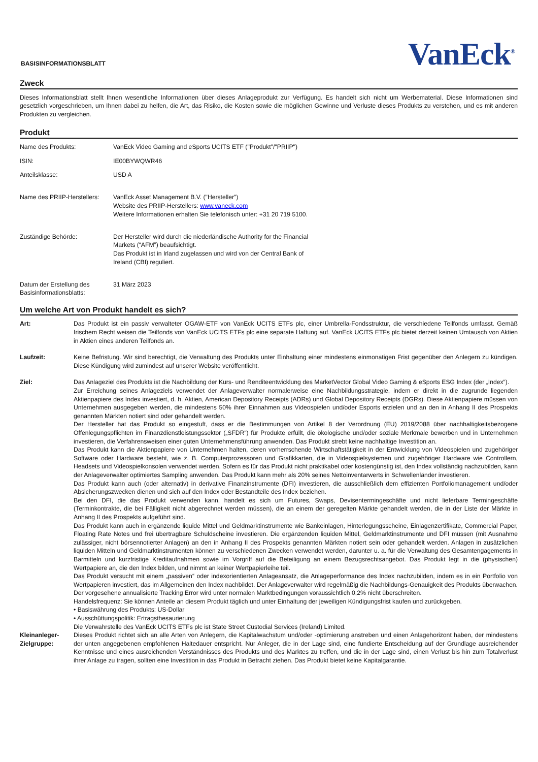BASISINFORMATIONSBLATT
VanEck<sup>®</sup>
Zweck
Dieses Informationsblatt stellt Ihnen wesentliche Informationen über dieses Anlageprodukt zur Verfügung. Es handelt sich nicht um Werbematerial. Diese Informationen sind gesetzlich vorgeschrieben, um Ihnen dabei zu helfen, die Art, das Risiko, die Kosten sowie die möglichen Gewinne und Verluste dieses Produkts zu verstehen, und es mit anderen Produkten zu vergleichen.
Produkt
| Name des Produkts: | VanEck Video Gaming and eSports UCITS ETF ("Produkt"/"PRIIP") |
| ISIN: | IE00BYWQWR46 |
| Anteilsklasse: | USD A |
| Name des PRIIP-Herstellers: | VanEck Asset Management B.V. ("Hersteller") Website des PRIIP-Herstellers: www.vaneck.com Weitere Informationen erhalten Sie telefonisch unter: +31 20 719 5100. |
| Zuständige Behörde: | Der Hersteller wird durch die niederländische Authority for the Financial Markets (“AFM”) beaufsichtigt. Das Produkt ist in Irland zugelassen und wird von der Central Bank of Ireland (CBI) reguliert. |
| Datum der Erstellung des Basisinformationsblatts: | 31 März 2023 |
Um welche Art von Produkt handelt es sich?
| Art: | Das Produkt ist ein passiv verwalteter OGAW-ETF von VanEck UCITS ETFs plc, einer Umbrella-Fondsstruktur, die verschiedene Teilfonds umfasst. Gemäß Irischem Recht weisen die Teilfonds von VanEck UCITS ETFs plc eine separate Haftung auf. VanEck UCITS ETFs plc bietet derzeit keinen Umtausch von Aktien in Aktien eines anderen Teilfonds an. |
| Laufzeit: | Keine Befristung. Wir sind berechtigt, die Verwaltung des Produkts unter Einhaltung einer mindestens einmonatigen Frist gegenüber den Anlegern zu kündigen. Diese Kündigung wird zumindest auf unserer Website veröffentlicht. |
| Ziel: | Das Anlageziel des Produkts ist die Nachbildung der Kurs- und Renditeentwicklung des MarketVector Global Video Gaming & eSports ESG Index (der „Index“). Zur Erreichung seines Anlageziels verwendet der Anlageverwalter normalerweise eine Nachbildungsstrategie, indem er direkt in die zugrunde liegenden Aktienpapiere des Index investiert, d. h. Aktien, American Depository Receipts (ADRs) und Global Depository Receipts (DGRs). Diese Aktienpapiere müssen von Unternehmen ausgegeben werden, die mindestens 50% ihrer Einnahmen aus Videospielen und/oder Esports erzielen und an den in Anhang II des Prospekts genannten Märkten notiert sind oder gehandelt werden. Der Hersteller hat das Produkt so eingestuft, dass er die Bestimmungen von Artikel 8 der Verordnung (EU) 2019/2088 über nachhaltigkeitsbezogene Offenlegungspflichten im Finanzdienstleistungssektor („SFDR“) für Produkte erfüllt, die ökologische und/oder soziale Merkmale bewerben und in Unternehmen investieren, die Verfahrensweisen einer guten Unternehmensführung anwenden. Das Produkt strebt keine nachhaltige Investition an. Das Produkt kann die Aktienpapiere von Unternehmen halten, deren vorherrschende Wirtschaftstätigkeit in der Entwicklung von Videospielen und zugehöriger Software oder Hardware besteht, wie z. B. Computerprozessoren und Grafikkarten, die in Videospielsystemen und zugehöriger Hardware wie Controllern, Headsets und Videospielkonsolen verwendet werden. Sofern es für das Produkt nicht praktikabel oder kostengünstig ist, den Index vollständig nachzubilden, kann der Anlageverwalter optimiertes Sampling anwenden. Das Produkt kann mehr als 20% seines Nettoinventarwerts in Schwellenländer investieren. Das Produkt kann auch (oder alternativ) in derivative Finanzinstrumente (DFI) investieren, die ausschließlich dem effizienten Portfoliomanagement und/oder Absicherungszwecken dienen und sich auf den Index oder Bestandteile des Index beziehen. Bei den DFI, die das Produkt verwenden kann, handelt es sich um Futures, Swaps, Devisentermingeschäfte und nicht lieferbare Termingeschäfte (Terminkontrakte, die bei Fälligkeit nicht abgerechnet werden müssen), die an einem der geregelten Märkte gehandelt werden, die in der Liste der Märkte in Anhang II des Prospekts aufgeführt sind. Das Produkt kann auch in ergänzende liquide Mittel und Geldmarktinstrumente wie Bankeinlagen, Hinterlegungsscheine, Einlagenzertifikate, Commercial Paper, Floating Rate Notes und frei übertragbare Schuldscheine investieren. Die ergänzenden liquiden Mittel, Geldmarktinstrumente und DFI müssen (mit Ausnahme zulässiger, nicht börsennotierter Anlagen) an den in Anhang II des Prospekts genannten Märkten notiert sein oder gehandelt werden. Anlagen in zusätzlichen liquiden Mitteln und Geldmarktinstrumenten können zu verschiedenen Zwecken verwendet werden, darunter u. a. für die Verwaltung des Gesamtengagements in Barmitteln und kurzfristige Kreditaufnahmen sowie im Vorgriff auf die Beteiligung an einem Bezugsrechtsangebot. Das Produkt legt in die (physischen) Wertpapiere an, die den Index bilden, und nimmt an keiner Wertpapierleihe teil. Das Produkt versucht mit einem „passiven“ oder indexorientierten Anlageansatz, die Anlageperformance des Index nachzubilden, indem es in ein Portfolio von Wertpapieren investiert, das im Allgemeinen den Index nachbildet. Der Anlageverwalter wird regelmäßig die Nachbildungs-Genauigkeit des Produkts überwachen. Der vorgesehene annualisierte Tracking Error wird unter normalen Marktbedingungen voraussichtlich 0,2% nicht überschreiten. Handelsfrequenz: Sie können Anteile an diesem Produkt täglich und unter Einhaltung der jeweiligen Kündigungsfrist kaufen und zurückgeben. • Basiswährung des Produkts: US-Dollar • Ausschüttungspolitik: Ertragsthesaurierung Die Verwahrstelle des VanEck UCITS ETFs plc ist State Street Custodial Services (Ireland) Limited. |
| Kleinanleger-Zielgruppe: | Dieses Produkt richtet sich an alle Arten von Anlegern, die Kapitalwachstum und/oder -optimierung anstreben und einen Anlagehorizont haben, der mindestens der unten angegebenen empfohlenen Haltedauer entspricht. Nur Anleger, die in der Lage sind, eine fundierte Entscheidung auf der Grundlage ausreichender Kenntnisse und eines ausreichenden Verständnisses des Produkts und des Marktes zu treffen, und die in der Lage sind, einen Verlust bis hin zum Totalverlust ihrer Anlage zu tragen, sollten eine Investition in das Produkt in Betracht ziehen. Das Produkt bietet keine Kapitalgarantie. |